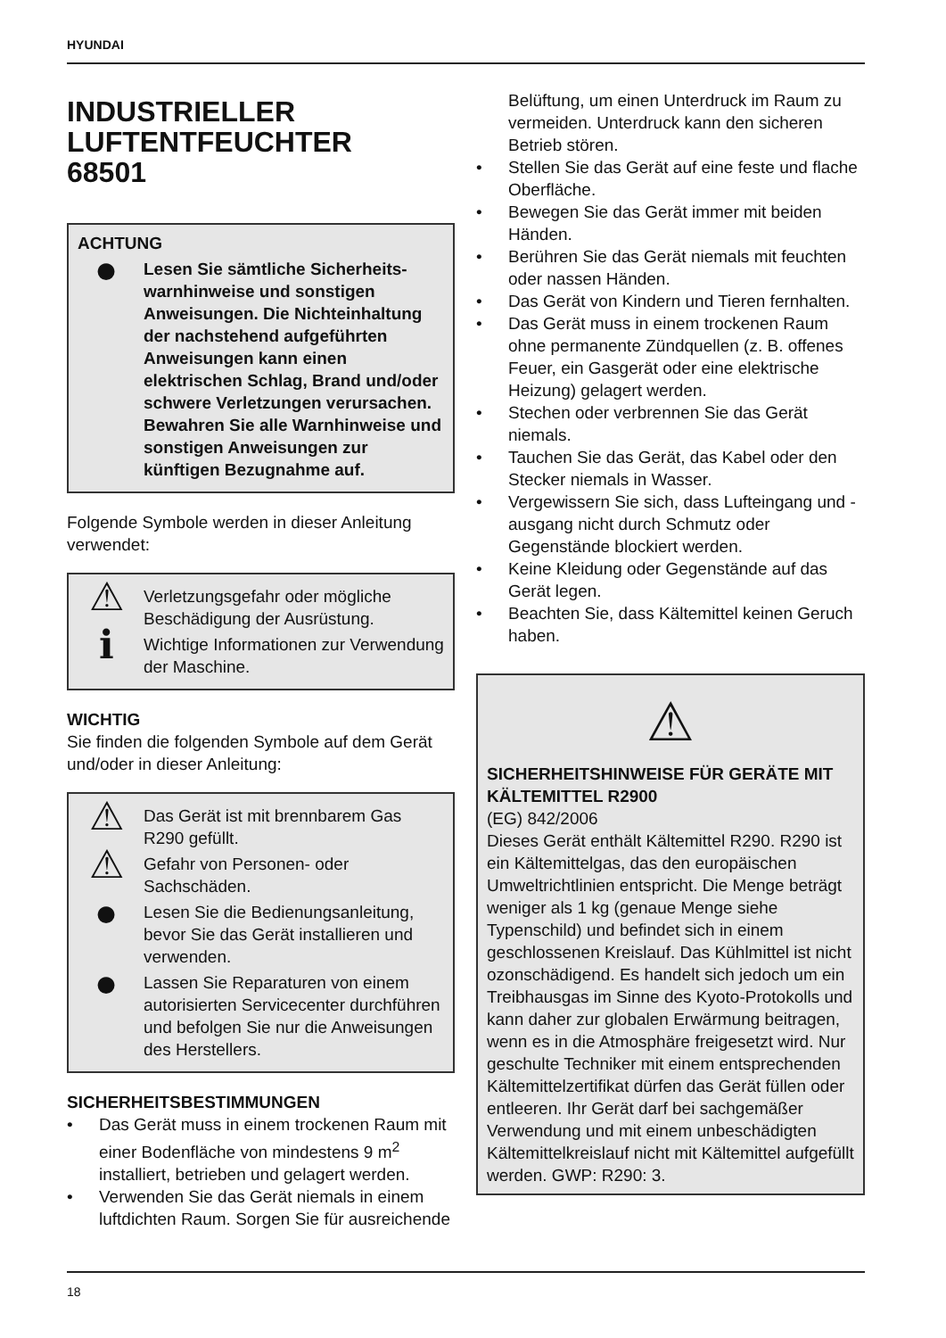HYUNDAI
INDUSTRIELLER
LUFTENTFEUCHTER
68501
ACHTUNG
●
Lesen Sie sämtliche Sicherheits-warnhinweise und sonstigen Anweisungen. Die Nichteinhaltung der nachstehend aufgeführten Anweisungen kann einen elektrischen Schlag, Brand und/oder schwere Verletzungen verursachen. Bewahren Sie alle Warnhinweise und sonstigen Anweisungen zur künftigen Bezugnahme auf.
Folgende Symbole werden in dieser Anleitung verwendet:
⚠
Verletzungsgefahr oder mögliche Beschädigung der Ausrüstung.
ℹ
Wichtige Informationen zur Verwendung der Maschine.
WICHTIG
Sie finden die folgenden Symbole auf dem Gerät und/oder in dieser Anleitung:
⚠
Das Gerät ist mit brennbarem Gas R290 gefüllt.
⚠
Gefahr von Personen- oder Sachschäden.
●
Lesen Sie die Bedienungsanleitung, bevor Sie das Gerät installieren und verwenden.
●
Lassen Sie Reparaturen von einem autorisierten Servicecenter durchführen und befolgen Sie nur die Anweisungen des Herstellers.
SICHERHEITSBESTIMMUNGEN
• Das Gerät muss in einem trockenen Raum mit einer Bodenfläche von mindestens 9 m<sup>2</sup> installiert, betrieben und gelagert werden.
• Verwenden Sie das Gerät niemals in einem luftdichten Raum. Sorgen Sie für ausreichende
Belüftung, um einen Unterdruck im Raum zu vermeiden. Unterdruck kann den sicheren Betrieb stören.
• Stellen Sie das Gerät auf eine feste und flache Oberfläche.
• Bewegen Sie das Gerät immer mit beiden Händen.
• Berühren Sie das Gerät niemals mit feuchten oder nassen Händen.
• Das Gerät von Kindern und Tieren fernhalten.
• Das Gerät muss in einem trockenen Raum ohne permanente Zündquellen (z. B. offenes Feuer, ein Gasgerät oder eine elektrische Heizung) gelagert werden.
• Stechen oder verbrennen Sie das Gerät niemals.
• Tauchen Sie das Gerät, das Kabel oder den Stecker niemals in Wasser.
• Vergewissern Sie sich, dass Lufteingang und -ausgang nicht durch Schmutz oder Gegenstände blockiert werden.
• Keine Kleidung oder Gegenstände auf das Gerät legen.
• Beachten Sie, dass Kältemittel keinen Geruch haben.
⚠
SICHERHEITSHINWEISE FÜR GERÄTE MIT KÄLTEMITTEL R2900
(EG) 842/2006
Dieses Gerät enthält Kältemittel R290. R290 ist ein Kältemittelgas, das den europäischen Umweltrichtlinien entspricht. Die Menge beträgt weniger als 1 kg (genaue Menge siehe Typenschild) und befindet sich in einem geschlossenen Kreislauf. Das Kühlmittel ist nicht ozonschädigend. Es handelt sich jedoch um ein Treibhausgas im Sinne des Kyoto-Protokolls und kann daher zur globalen Erwärmung beitragen, wenn es in die Atmosphäre freigesetzt wird. Nur geschulte Techniker mit einem entsprechenden Kältemittelzertifikat dürfen das Gerät füllen oder entleeren. Ihr Gerät darf bei sachgemäßer Verwendung und mit einem unbeschädigten Kältemittelkreislauf nicht mit Kältemittel aufgefüllt werden. GWP: R290: 3.
18